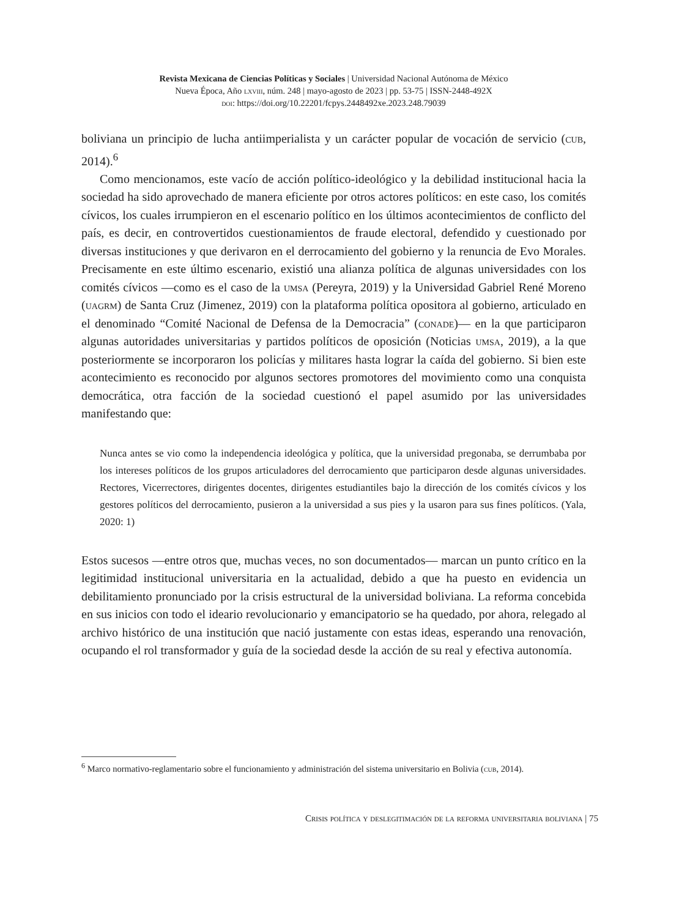Revista Mexicana de Ciencias Políticas y Sociales | Universidad Nacional Autónoma de México
Nueva Época, Año lxviii, núm. 248 | mayo-agosto de 2023 | pp. 53-75 | ISSN-2448-492X
doi: https://doi.org/10.22201/fcpys.2448492xe.2023.248.79039
boliviana un principio de lucha antiimperialista y un carácter popular de vocación de servicio (cub, 2014).<sup>6</sup>
Como mencionamos, este vacío de acción político-ideológico y la debilidad institucional hacia la sociedad ha sido aprovechado de manera eficiente por otros actores políticos: en este caso, los comités cívicos, los cuales irrumpieron en el escenario político en los últimos acontecimientos de conflicto del país, es decir, en controvertidos cuestionamientos de fraude electoral, defendido y cuestionado por diversas instituciones y que derivaron en el derrocamiento del gobierno y la renuncia de Evo Morales. Precisamente en este último escenario, existió una alianza política de algunas universidades con los comités cívicos —como es el caso de la umsa (Pereyra, 2019) y la Universidad Gabriel René Moreno (uagrm) de Santa Cruz (Jimenez, 2019) con la plataforma política opositora al gobierno, articulado en el denominado “Comité Nacional de Defensa de la Democracia” (conade)— en la que participaron algunas autoridades universitarias y partidos políticos de oposición (Noticias umsa, 2019), a la que posteriormente se incorporaron los policías y militares hasta lograr la caída del gobierno. Si bien este acontecimiento es reconocido por algunos sectores promotores del movimiento como una conquista democrática, otra facción de la sociedad cuestionó el papel asumido por las universidades manifestando que:
Nunca antes se vio como la independencia ideológica y política, que la universidad pregonaba, se derrumbaba por los intereses políticos de los grupos articuladores del derrocamiento que participaron desde algunas universidades. Rectores, Vicerrectores, dirigentes docentes, dirigentes estudiantiles bajo la dirección de los comités cívicos y los gestores políticos del derrocamiento, pusieron a la universidad a sus pies y la usaron para sus fines políticos. (Yala, 2020: 1)
Estos sucesos —entre otros que, muchas veces, no son documentados— marcan un punto crítico en la legitimidad institucional universitaria en la actualidad, debido a que ha puesto en evidencia un debilitamiento pronunciado por la crisis estructural de la universidad boliviana. La reforma concebida en sus inicios con todo el ideario revolucionario y emancipatorio se ha quedado, por ahora, relegado al archivo histórico de una institución que nació justamente con estas ideas, esperando una renovación, ocupando el rol transformador y guía de la sociedad desde la acción de su real y efectiva autonomía.
<sup>6</sup> Marco normativo-reglamentario sobre el funcionamiento y administración del sistema universitario en Bolivia (cub, 2014).
Crisis política y deslegitimación de la reforma universitaria boliviana | 75